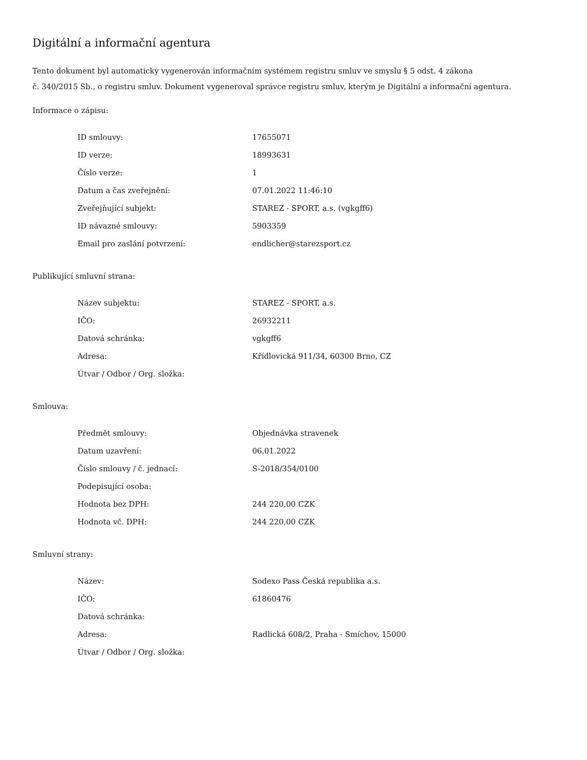Digitální a informační agentura
Tento dokument byl automaticky vygenerován informačním systémem registru smluv ve smyslu § 5 odst. 4 zákona
č. 340/2015 Sb., o registru smluv. Dokument vygeneroval správce registru smluv, kterým je Digitální a informační agentura.
Informace o zápisu:
| ID smlouvy: | 17655071 |
| ID verze: | 18993631 |
| Číslo verze: | 1 |
| Datum a čas zveřejnění: | 07.01.2022 11:46:10 |
| Zveřejňující subjekt: | STAREZ - SPORT, a.s. (vgkgff6) |
| ID návazné smlouvy: | 5903359 |
| Email pro zaslání potvrzení: | endlicher@starezsport.cz |
Publikující smluvní strana:
| Název subjektu: | STAREZ - SPORT, a.s. |
| IČO: | 26932211 |
| Datová schránka: | vgkgff6 |
| Adresa: | Křídlovická 911/34, 60300 Brno, CZ |
| Útvar / Odbor / Org. složka: | |
Smlouva:
| Předmět smlouvy: | Objednávka stravenek |
| Datum uzavření: | 06.01.2022 |
| Číslo smlouvy / č. jednací: | S-2018/354/0100 |
| Podepisující osoba: | |
| Hodnota bez DPH: | 244 220,00 CZK |
| Hodnota vč. DPH: | 244 220,00 CZK |
Smluvní strany:
| Název: | Sodexo Pass Česká republika a.s. |
| IČO: | 61860476 |
| Datová schránka: | |
| Adresa: | Radlická 608/2, Praha - Smíchov, 15000 |
| Útvar / Odbor / Org. složka: | |